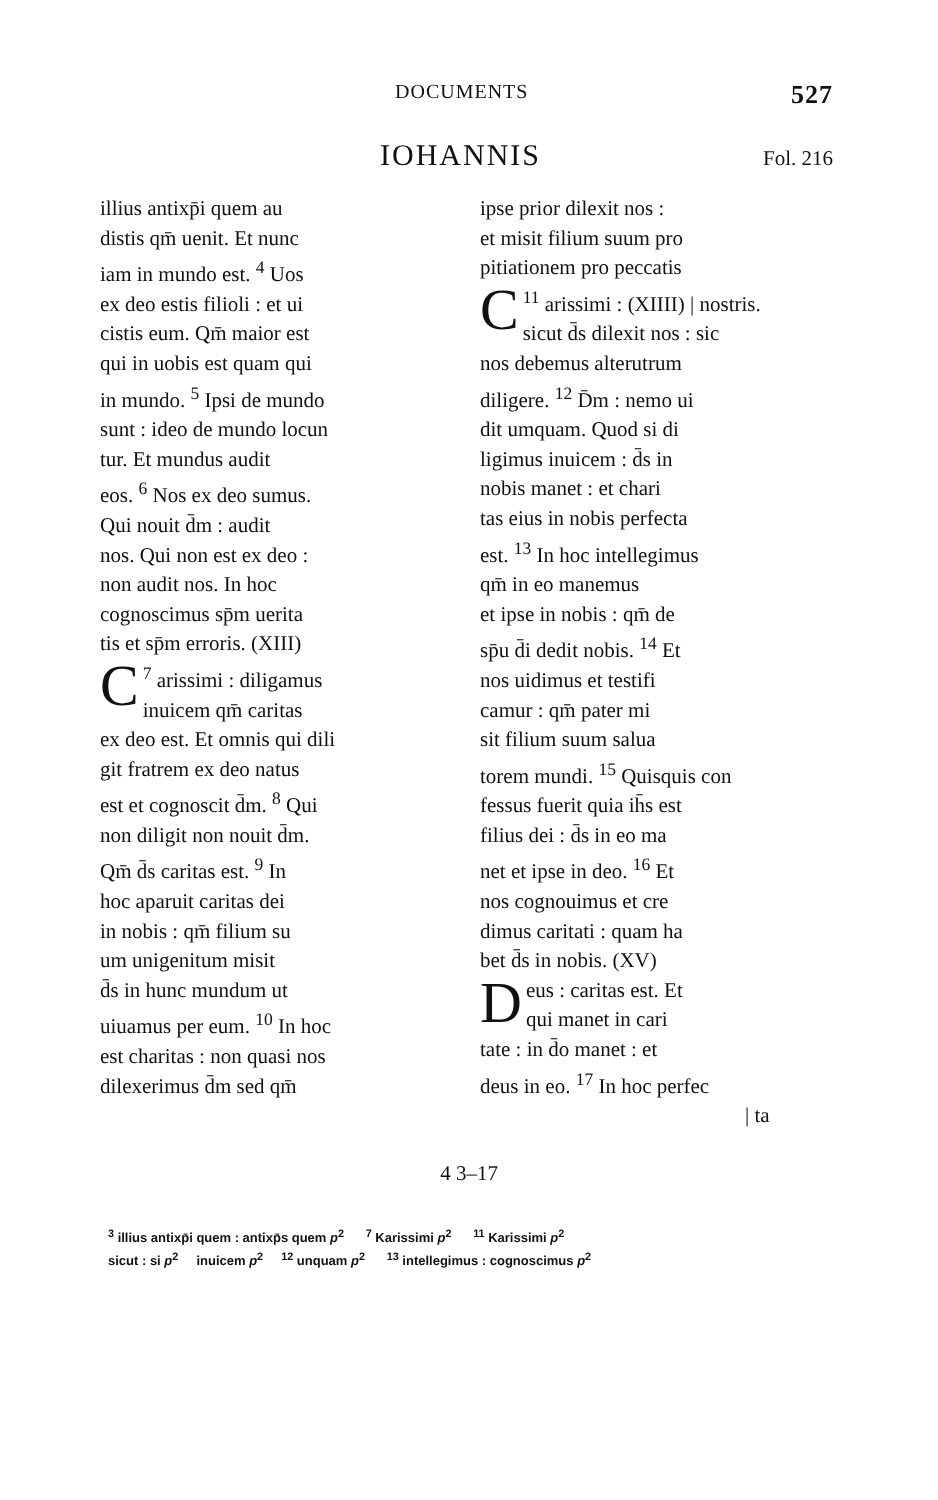DOCUMENTS 527
IOHANNIS
Fol. 216
illius antixp̄i quem au
distis qm̄ uenit. Et nunc
iam in mundo est. <sup>4</sup> Uos
ex deo estis filioli : et ui
cistis eum. Qm̄ maior est
qui in uobis est quam qui
in mundo. <sup>5</sup> Ipsi de mundo
sunt : ideo de mundo locun
tur. Et mundus audit
eos. <sup>6</sup> Nos ex deo sumus.
Qui nouit d̄m : audit
nos. Qui non est ex deo :
non audit nos. In hoc
cognoscimus sp̄m uerita
tis et sp̄m erroris. (XIII)
<sup>7</sup> C arissimi : diligamus
inuicem qm̄ caritas
ex deo est. Et omnis qui dili
git fratrem ex deo natus
est et cognoscit d̄m. <sup>8</sup> Qui
non diligit non nouit d̄m.
Qm̄ d̄s caritas est. <sup>9</sup> In
hoc aparuit caritas dei
in nobis : qm̄ filium su
um unigenitum misit
d̄s in hunc mundum ut
uiuamus per eum. <sup>10</sup> In hoc
est charitas : non quasi nos
dilexerimus d̄m sed qm̄
ipse prior dilexit nos :
et misit filium suum pro
pitiationem pro peccatis
<sup>11</sup> C arissimi : (XIIII) | nostris.
sicut d̄s dilexit nos : sic
nos debemus alterutrum
diligere. <sup>12</sup> D̄m : nemo ui
dit umquam. Quod si di
ligimus inuicem : d̄s in
nobis manet : et chari
tas eius in nobis perfecta
est. <sup>13</sup> In hoc intellegimus
qm̄ in eo manemus
et ipse in nobis : qm̄ de
sp̄u d̄i dedit nobis. <sup>14</sup> Et
nos uidimus et testifi
camur : qm̄ pater mi
sit filium suum salua
torem mundi. <sup>15</sup> Quisquis con
fessus fuerit quia ih̄s est
filius dei : d̄s in eo ma
net et ipse in deo. <sup>16</sup> Et
nos cognouimus et cre
dimus caritati : quam ha
bet d̄s in nobis. (XV)
Deus : caritas est. Et
qui manet in cari
tate : in d̄o manet : et
deus in eo. <sup>17</sup> In hoc perfec
| ta
4 3–17
<sup>3</sup> illius antixp̄i quem : antixp̄s quem p<sup>2</sup> <sup>7</sup> Karissimi p<sup>2</sup> <sup>11</sup> Karissimi p<sup>2</sup>
sicut : si p<sup>2</sup> inuicem p<sup>2</sup> <sup>12</sup> unquam p<sup>2</sup> <sup>13</sup> intellegimus : cognoscimus p<sup>2</sup>